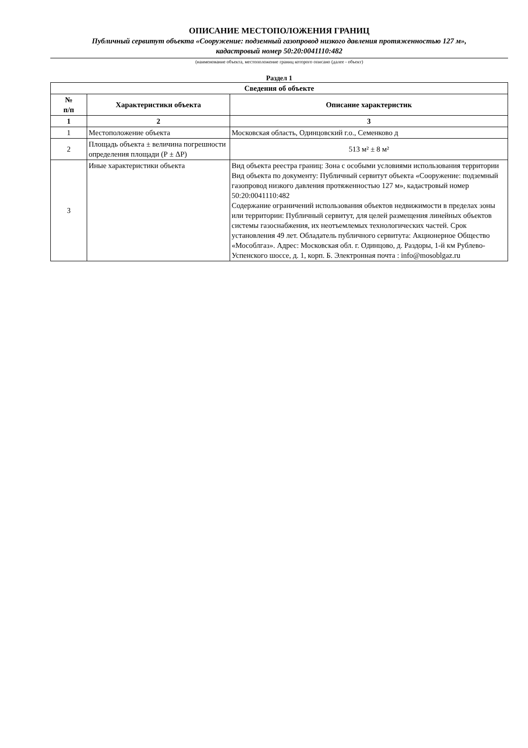ОПИСАНИЕ МЕСТОПОЛОЖЕНИЯ ГРАНИЦ
Публичный сервитут объекта «Сооружение: подземный газопровод низкого давления протяженностью 127 м»,
кадастровый номер 50:20:0041110:482
(наименование объекта, местоположение границ которого описано (далее - объект)
Раздел 1
| Сведения об объекте | | |
| --- | --- | --- |
| № п/п | Характеристики объекта | Описание характеристик |
| 1 | 2 | 3 |
| 1 | Местоположение объекта | Московская область, Одинцовский г.о., Семенково д |
| 2 | Площадь объекта ± величина погрешности определения площади (Р ± ΔР) | 513 м² ± 8 м² |
| 3 | Иные характеристики объекта | Вид объекта реестра границ: Зона с особыми условиями использования территории Вид объекта по документу: Публичный сервитут объекта «Сооружение: подземный газопровод низкого давления протяженностью 127 м», кадастровый номер 50:20:0041110:482 Содержание ограничений использования объектов недвижимости в пределах зоны или территории: Публичный сервитут, для целей размещения линейных объектов системы газоснабжения, их неотъемлемых технологических частей. Срок установления 49 лет. Обладатель публичного сервитута: Акционерное Общество «Мособлгаз». Адрес: Московская обл. г. Одинцово, д. Раздоры, 1-й км Рублево-Успенского шоссе, д. 1, корп. Б. Электронная почта : info@mosoblgaz.ru |